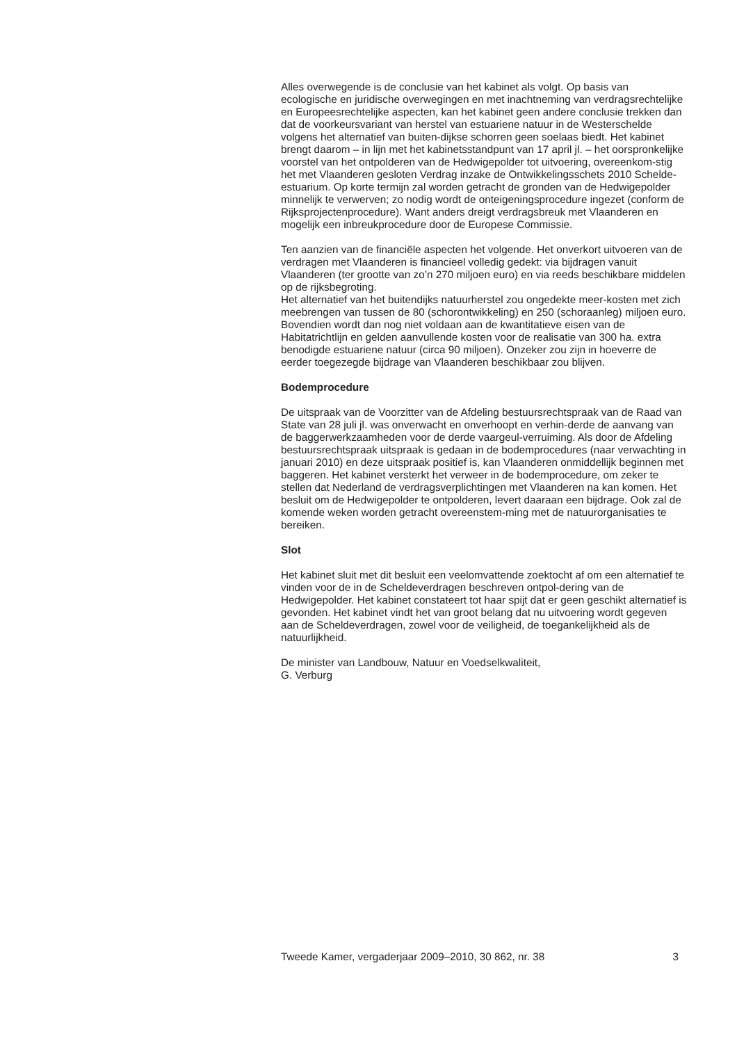Alles overwegende is de conclusie van het kabinet als volgt. Op basis van ecologische en juridische overwegingen en met inachtneming van verdragsrechtelijke en Europeesrechtelijke aspecten, kan het kabinet geen andere conclusie trekken dan dat de voorkeursvariant van herstel van estuariene natuur in de Westerschelde volgens het alternatief van buiten-dijkse schorren geen soelaas biedt. Het kabinet brengt daarom – in lijn met het kabinetsstandpunt van 17 april jl. – het oorspronkelijke voorstel van het ontpolderen van de Hedwigepolder tot uitvoering, overeenkom-stig het met Vlaanderen gesloten Verdrag inzake de Ontwikkelingsschets 2010 Schelde-estuarium. Op korte termijn zal worden getracht de gronden van de Hedwigepolder minnelijk te verwerven; zo nodig wordt de onteigeningsprocedure ingezet (conform de Rijksprojectenprocedure). Want anders dreigt verdragsbreuk met Vlaanderen en mogelijk een inbreukprocedure door de Europese Commissie.
Ten aanzien van de financiële aspecten het volgende. Het onverkort uitvoeren van de verdragen met Vlaanderen is financieel volledig gedekt: via bijdragen vanuit Vlaanderen (ter grootte van zo’n 270 miljoen euro) en via reeds beschikbare middelen op de rijksbegroting.
Het alternatief van het buitendijks natuurherstel zou ongedekte meer-kosten met zich meebrengen van tussen de 80 (schorontwikkeling) en 250 (schoraanleg) miljoen euro. Bovendien wordt dan nog niet voldaan aan de kwantitatieve eisen van de Habitatrichtlijn en gelden aanvullende kosten voor de realisatie van 300 ha. extra benodigde estuariene natuur (circa 90 miljoen). Onzeker zou zijn in hoeverre de eerder toegezegde bijdrage van Vlaanderen beschikbaar zou blijven.
Bodemprocedure
De uitspraak van de Voorzitter van de Afdeling bestuursrechtspraak van de Raad van State van 28 juli jl. was onverwacht en onverhoopt en verhin-derde de aanvang van de baggerwerkzaamheden voor de derde vaargeul-verruiming. Als door de Afdeling bestuursrechtspraak uitspraak is gedaan in de bodemprocedures (naar verwachting in januari 2010) en deze uitspraak positief is, kan Vlaanderen onmiddellijk beginnen met baggeren. Het kabinet versterkt het verweer in de bodemprocedure, om zeker te stellen dat Nederland de verdragsverplichtingen met Vlaanderen na kan komen. Het besluit om de Hedwigepolder te ontpolderen, levert daaraan een bijdrage. Ook zal de komende weken worden getracht overeenstem-ming met de natuurorganisaties te bereiken.
Slot
Het kabinet sluit met dit besluit een veelomvattende zoektocht af om een alternatief te vinden voor de in de Scheldeverdragen beschreven ontpol-dering van de Hedwigepolder. Het kabinet constateert tot haar spijt dat er geen geschikt alternatief is gevonden. Het kabinet vindt het van groot belang dat nu uitvoering wordt gegeven aan de Scheldeverdragen, zowel voor de veiligheid, de toegankelijkheid als de natuurlijkheid.
De minister van Landbouw, Natuur en Voedselkwaliteit,
G. Verburg
Tweede Kamer, vergaderjaar 2009–2010, 30 862, nr. 38 3